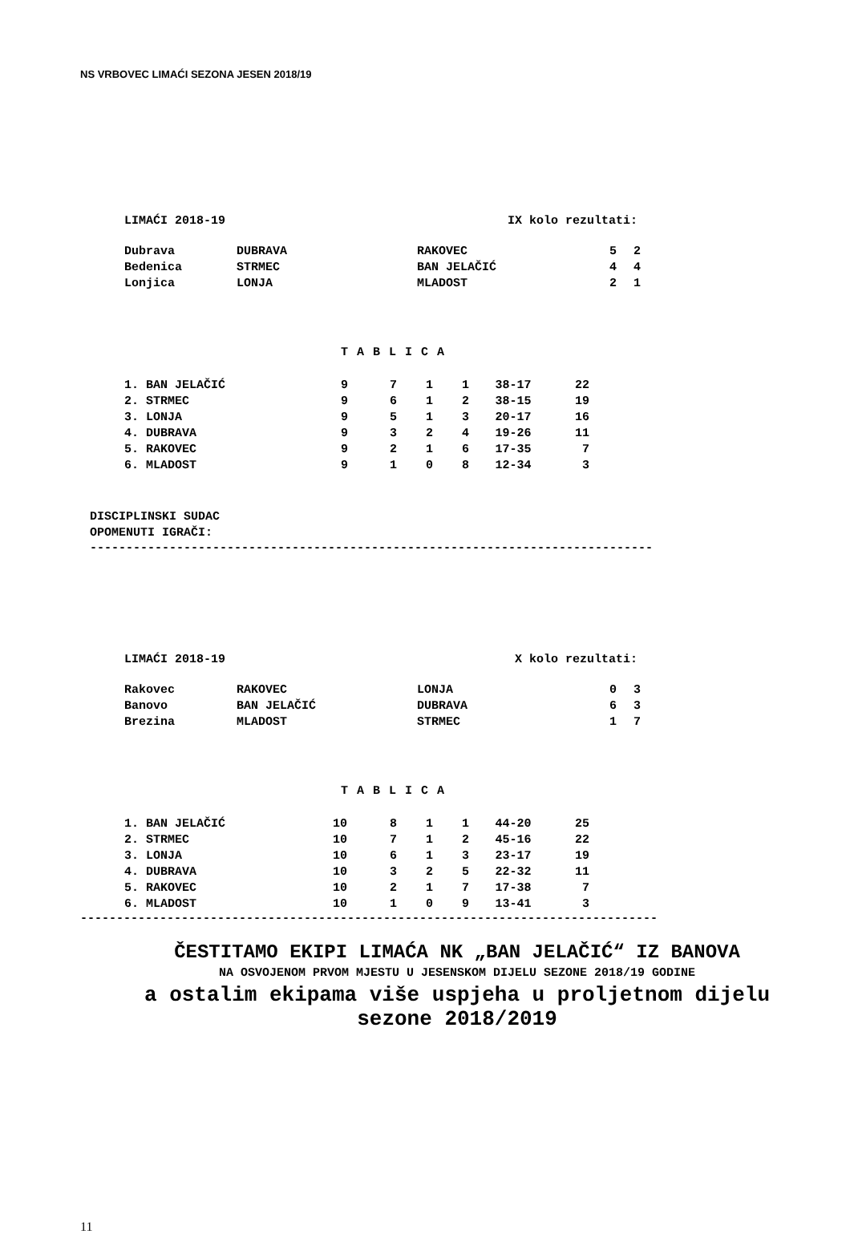NS VRBOVEC LIMAĆI SEZONA JESEN 2018/19
| LIMAĆI 2018-19 | IX kolo rezultati: |
| Dubrava | DUBRAVA | RAKOVEC | 5 | 2 |
| Bedenica | STRMEC | BAN JELAČIĆ | 4 | 4 |
| Lonjica | LONJA | MLADOST | 2 | 1 |
T A B L I C A
| 1. BAN JELAČIĆ | 9 | 7 | 1 | 1 | 38-17 | 22 |
| 2. STRMEC | 9 | 6 | 1 | 2 | 38-15 | 19 |
| 3. LONJA | 9 | 5 | 1 | 3 | 20-17 | 16 |
| 4. DUBRAVA | 9 | 3 | 2 | 4 | 19-26 | 11 |
| 5. RAKOVEC | 9 | 2 | 1 | 6 | 17-35 | 7 |
| 6. MLADOST | 9 | 1 | 0 | 8 | 12-34 | 3 |
DISCIPLINSKI SUDAC
OPOMENUTI IGRAČI:
------------------------------------------------------------------------------
| LIMAĆI 2018-19 | X kolo rezultati: |
| Rakovec | RAKOVEC | LONJA | 0 | 3 |
| Banovo | BAN JELAČIĆ | DUBRAVA | 6 | 3 |
| Brezina | MLADOST | STRMEC | 1 | 7 |
T A B L I C A
| 1. BAN JELAČIĆ | 10 | 8 | 1 | 1 | 44-20 | 25 |
| 2. STRMEC | 10 | 7 | 1 | 2 | 45-16 | 22 |
| 3. LONJA | 10 | 6 | 1 | 3 | 23-17 | 19 |
| 4. DUBRAVA | 10 | 3 | 2 | 5 | 22-32 | 11 |
| 5. RAKOVEC | 10 | 2 | 1 | 7 | 17-38 | 7 |
| 6. MLADOST | 10 | 1 | 0 | 9 | 13-41 | 3 |
--------------------------------------------------------------------------------
ČESTITAMO EKIPI LIMAĆA NK „BAN JELAČIĆ“ IZ BANOVA
NA OSVOJENOM PRVOM MJESTU U JESENSKOM DIJELU SEZONE 2018/19 GODINE
a ostalim ekipama više uspjeha u proljetnom dijelu sezone 2018/2019
11